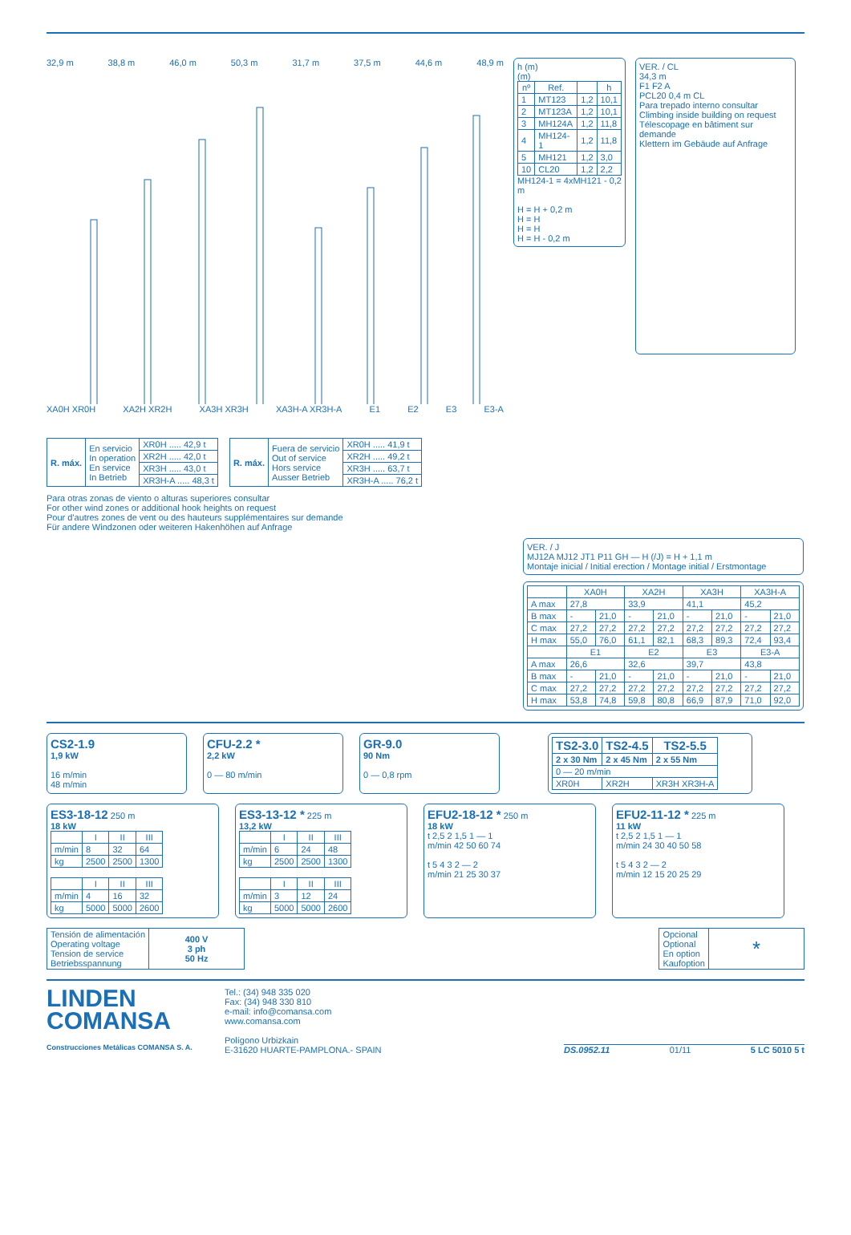32,9 m 38,8 m 46,0 m 50,3 m 31,7 m 37,5 m 44,6 m 48,9 m
XA0H XR0H XA2H XR2H XA3H XR3H XA3H-A XR3H-A E1 E2 E3 E3-A
| R. máx. | En servicio In operation En service In Betrieb | XR0H ..... 42,9 t |
| | | XR2H ..... 42,0 t |
| | | XR3H ..... 43,0 t |
| | | XR3H-A ..... 48,3 t |
| R. máx. | Fuera de servicio Out of service Hors service Ausser Betrieb | XR0H ..... 41,9 t |
| | | XR2H ..... 49,2 t |
| | | XR3H ..... 63,7 t |
| | | XR3H-A ..... 76,2 t |
Para otras zonas de viento o alturas superiores consultar
For other wind zones or additional hook heights on request
Pour d'autres zones de vent ou des hauteurs supplémentaires sur demande
Für andere Windzonen oder weiteren Hakenhöhen auf Anfrage
h (m)
(m)
| nº | Ref. | | h |
| --- | --- | --- | --- |
| 1 | MT123 | 1,2 | 10,1 |
| 2 | MT123A | 1,2 | 10,1 |
| 3 | MH124A | 1,2 | 11,8 |
| 4 | MH124-1 | 1,2 | 11,8 |
| 5 | MH121 | 1,2 | 3,0 |
| 10 | CL20 | 1,2 | 2,2 |
MH124-1 = 4xMH121 - 0,2 m
H = H + 0,2 m
H = H
H = H
H = H - 0,2 m
VER. / CL
34,3 m
F1 F2 A
PCL20 0,4 m CL
Para trepado interno consultar
Climbing inside building on request
Télescopage en bâtiment sur demande
Klettern im Gebäude auf Anfrage
VER. / J
MJ12A MJ12 JT1 P11 GH — H (/J) = H + 1,1 m
Montaje inicial / Initial erection / Montage initial / Erstmontage
| | XA0H | | XA2H | | XA3H | | XA3H-A | |
| --- | --- | --- | --- | --- | --- | --- | --- | --- |
| A max | 27,8 | | 33,9 | | 41,1 | | 45,2 | |
| B max | - | 21,0 | - | 21,0 | - | 21,0 | - | 21,0 |
| C max | 27,2 | 27,2 | 27,2 | 27,2 | 27,2 | 27,2 | 27,2 | 27,2 |
| H max | 55,0 | 76,0 | 61,1 | 82,1 | 68,3 | 89,3 | 72,4 | 93,4 |
| | E1 | | E2 | | E3 | | E3-A | |
| A max | 26,6 | | 32,6 | | 39,7 | | 43,8 | |
| B max | - | 21,0 | - | 21,0 | - | 21,0 | - | 21,0 |
| C max | 27,2 | 27,2 | 27,2 | 27,2 | 27,2 | 27,2 | 27,2 | 27,2 |
| H max | 53,8 | 74,8 | 59,8 | 80,8 | 66,9 | 87,9 | 71,0 | 92,0 |
CS2-1.9
1,9 kW
16 m/min
48 m/min
CFU-2.2 *
2,2 kW
0 — 80 m/min
GR-9.0
90 Nm
0 — 0,8 rpm
| TS2-3.0 | TS2-4.5 | TS2-5.5 |
| --- | --- | --- |
| 2 x 30 Nm | 2 x 45 Nm | 2 x 55 Nm |
| 0 — 20 m/min | | |
| XR0H | XR2H | XR3H XR3H-A |
ES3-18-12 250 m
18 kW
| | I | II | III |
| --- | --- | --- | --- |
| m/min | 8 | 32 | 64 |
| kg | 2500 | 2500 | 1300 |
| | I | II | III |
| --- | --- | --- | --- |
| m/min | 4 | 16 | 32 |
| kg | 5000 | 5000 | 2600 |
ES3-13-12 * 225 m
13,2 kW
| | I | II | III |
| --- | --- | --- | --- |
| m/min | 6 | 24 | 48 |
| kg | 2500 | 2500 | 1300 |
| | I | II | III |
| --- | --- | --- | --- |
| m/min | 3 | 12 | 24 |
| kg | 5000 | 5000 | 2600 |
EFU2-18-12 * 250 m
18 kW
t 2,5 2 1,5 1 — 1
m/min 42 50 60 74
t 5 4 3 2 — 2
m/min 21 25 30 37
EFU2-11-12 * 225 m
11 kW
t 2,5 2 1,5 1 — 1
m/min 24 30 40 50 58
t 5 4 3 2 — 2
m/min 12 15 20 25 29
| Tensión de alimentación Operating voltage Tension de service Betriebsspannung | 400 V 3 ph 50 Hz |
| Opcional Optional En option Kaufoption | * |
LINDEN
COMANSA
Construcciones Metálicas COMANSA S. A.
Tel.: (34) 948 335 020
Fax: (34) 948 330 810
e-mail: info@comansa.com
www.comansa.com
Polígono Urbizkain
E-31620 HUARTE-PAMPLONA.- SPAIN
DS.0952.11 01/11 5 LC 5010 5 t